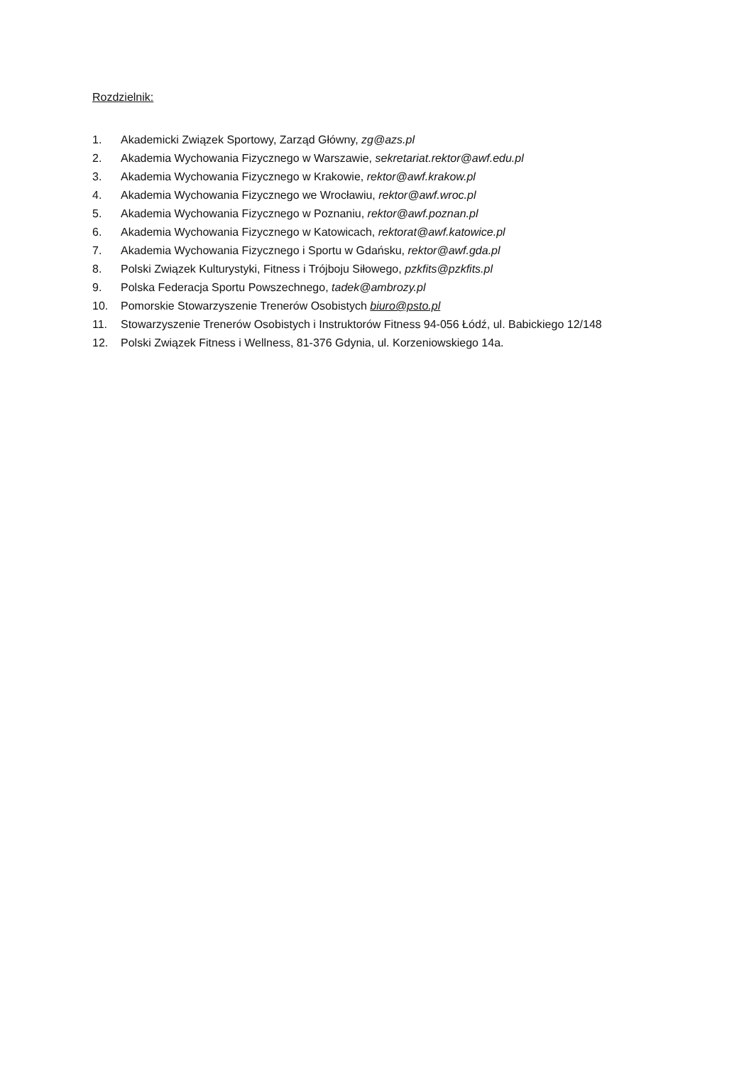Rozdzielnik:
1. Akademicki Związek Sportowy, Zarząd Główny, zg@azs.pl
2. Akademia Wychowania Fizycznego w Warszawie, sekretariat.rektor@awf.edu.pl
3. Akademia Wychowania Fizycznego w Krakowie, rektor@awf.krakow.pl
4. Akademia Wychowania Fizycznego we Wrocławiu, rektor@awf.wroc.pl
5. Akademia Wychowania Fizycznego w Poznaniu, rektor@awf.poznan.pl
6. Akademia Wychowania Fizycznego w Katowicach, rektorat@awf.katowice.pl
7. Akademia Wychowania Fizycznego i Sportu w Gdańsku, rektor@awf.gda.pl
8. Polski Związek Kulturystyki, Fitness i Trójboju Siłowego, pzkfits@pzkfits.pl
9. Polska Federacja Sportu Powszechnego, tadek@ambrozy.pl
10. Pomorskie Stowarzyszenie Trenerów Osobistych biuro@psto.pl
11. Stowarzyszenie Trenerów Osobistych i Instruktorów Fitness 94-056 Łódź, ul. Babickiego 12/148
12. Polski Związek Fitness i Wellness, 81-376 Gdynia, ul. Korzeniowskiego 14a.